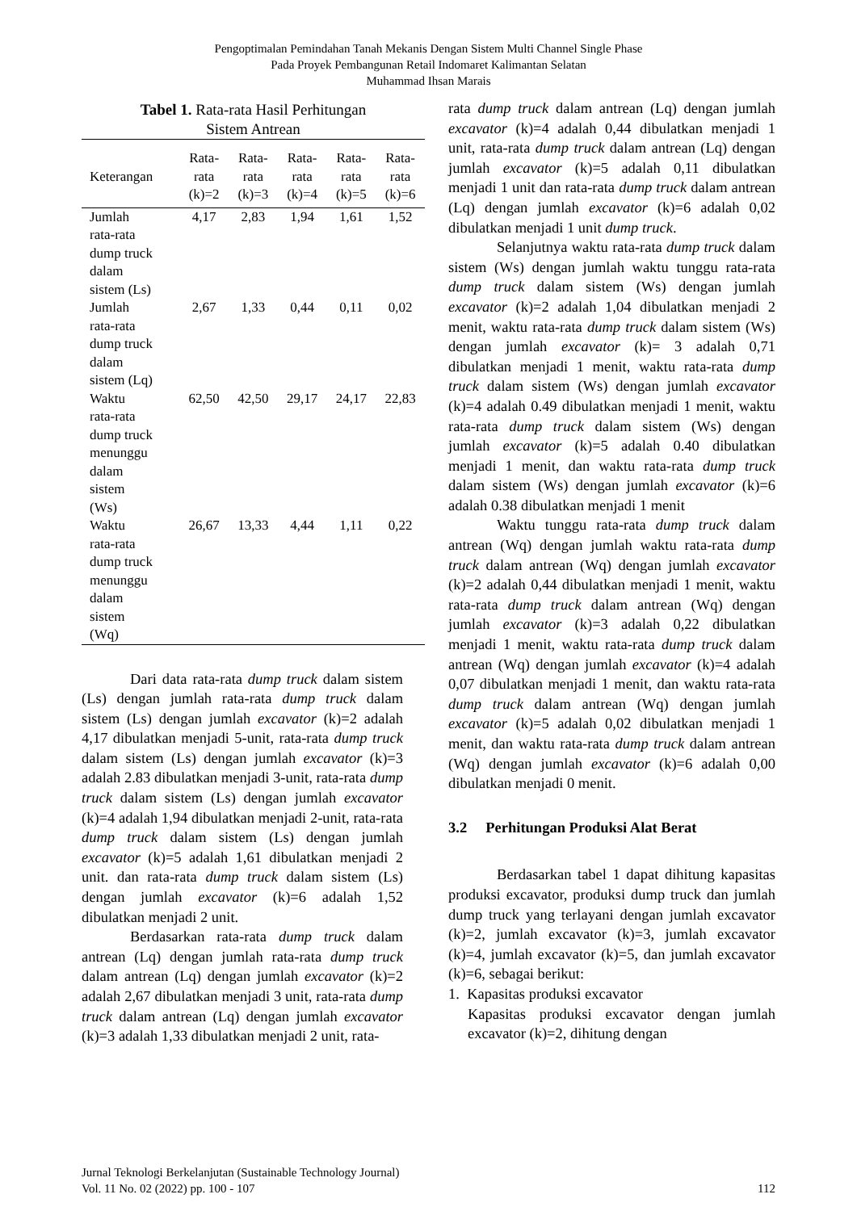Pengoptimalan Pemindahan Tanah Mekanis Dengan Sistem Multi Channel Single Phase
Pada Proyek Pembangunan Retail Indomaret Kalimantan Selatan
Muhammad Ihsan Marais
Tabel 1. Rata-rata Hasil Perhitungan
Sistem Antrean
| Keterangan | Rata- rata (k)=2 | Rata- rata (k)=3 | Rata- rata (k)=4 | Rata- rata (k)=5 | Rata- rata (k)=6 |
| --- | --- | --- | --- | --- | --- |
| Jumlah rata-rata dump truck dalam sistem (Ls) | 4,17 | 2,83 | 1,94 | 1,61 | 1,52 |
| Jumlah rata-rata dump truck dalam sistem (Lq) | 2,67 | 1,33 | 0,44 | 0,11 | 0,02 |
| Waktu rata-rata dump truck menunggu dalam sistem (Ws) | 62,50 | 42,50 | 29,17 | 24,17 | 22,83 |
| Waktu rata-rata dump truck menunggu dalam sistem (Wq) | 26,67 | 13,33 | 4,44 | 1,11 | 0,22 |
Dari data rata-rata dump truck dalam sistem (Ls) dengan jumlah rata-rata dump truck dalam sistem (Ls) dengan jumlah excavator (k)=2 adalah 4,17 dibulatkan menjadi 5-unit, rata-rata dump truck dalam sistem (Ls) dengan jumlah excavator (k)=3 adalah 2.83 dibulatkan menjadi 3-unit, rata-rata dump truck dalam sistem (Ls) dengan jumlah excavator (k)=4 adalah 1,94 dibulatkan menjadi 2-unit, rata-rata dump truck dalam sistem (Ls) dengan jumlah excavator (k)=5 adalah 1,61 dibulatkan menjadi 2 unit. dan rata-rata dump truck dalam sistem (Ls) dengan jumlah excavator (k)=6 adalah 1,52 dibulatkan menjadi 2 unit.
Berdasarkan rata-rata dump truck dalam antrean (Lq) dengan jumlah rata-rata dump truck dalam antrean (Lq) dengan jumlah excavator (k)=2 adalah 2,67 dibulatkan menjadi 3 unit, rata-rata dump truck dalam antrean (Lq) dengan jumlah excavator (k)=3 adalah 1,33 dibulatkan menjadi 2 unit, rata-
rata dump truck dalam antrean (Lq) dengan jumlah excavator (k)=4 adalah 0,44 dibulatkan menjadi 1 unit, rata-rata dump truck dalam antrean (Lq) dengan jumlah excavator (k)=5 adalah 0,11 dibulatkan menjadi 1 unit dan rata-rata dump truck dalam antrean (Lq) dengan jumlah excavator (k)=6 adalah 0,02 dibulatkan menjadi 1 unit dump truck.
Selanjutnya waktu rata-rata dump truck dalam sistem (Ws) dengan jumlah waktu tunggu rata-rata dump truck dalam sistem (Ws) dengan jumlah excavator (k)=2 adalah 1,04 dibulatkan menjadi 2 menit, waktu rata-rata dump truck dalam sistem (Ws) dengan jumlah excavator (k)= 3 adalah 0,71 dibulatkan menjadi 1 menit, waktu rata-rata dump truck dalam sistem (Ws) dengan jumlah excavator (k)=4 adalah 0.49 dibulatkan menjadi 1 menit, waktu rata-rata dump truck dalam sistem (Ws) dengan jumlah excavator (k)=5 adalah 0.40 dibulatkan menjadi 1 menit, dan waktu rata-rata dump truck dalam sistem (Ws) dengan jumlah excavator (k)=6 adalah 0.38 dibulatkan menjadi 1 menit
Waktu tunggu rata-rata dump truck dalam antrean (Wq) dengan jumlah waktu rata-rata dump truck dalam antrean (Wq) dengan jumlah excavator (k)=2 adalah 0,44 dibulatkan menjadi 1 menit, waktu rata-rata dump truck dalam antrean (Wq) dengan jumlah excavator (k)=3 adalah 0,22 dibulatkan menjadi 1 menit, waktu rata-rata dump truck dalam antrean (Wq) dengan jumlah excavator (k)=4 adalah 0,07 dibulatkan menjadi 1 menit, dan waktu rata-rata dump truck dalam antrean (Wq) dengan jumlah excavator (k)=5 adalah 0,02 dibulatkan menjadi 1 menit, dan waktu rata-rata dump truck dalam antrean (Wq) dengan jumlah excavator (k)=6 adalah 0,00 dibulatkan menjadi 0 menit.
3.2 Perhitungan Produksi Alat Berat
Berdasarkan tabel 1 dapat dihitung kapasitas produksi excavator, produksi dump truck dan jumlah dump truck yang terlayani dengan jumlah excavator (k)=2, jumlah excavator (k)=3, jumlah excavator (k)=4, jumlah excavator (k)=5, dan jumlah excavator (k)=6, sebagai berikut:
1. Kapasitas produksi excavator
Kapasitas produksi excavator dengan jumlah excavator (k)=2, dihitung dengan
Jurnal Teknologi Berkelanjutan (Sustainable Technology Journal)
Vol. 11 No. 02 (2022) pp. 100 - 107 112